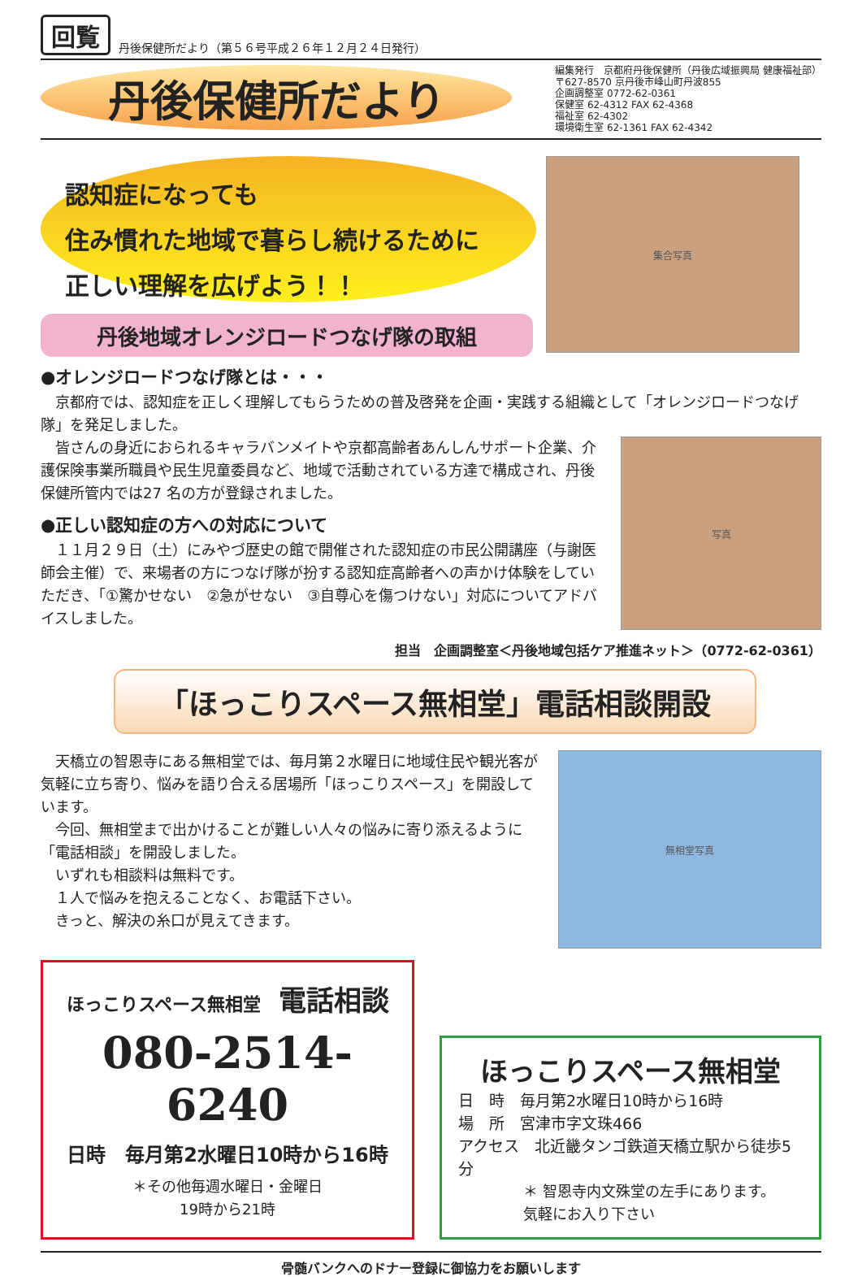回覧
丹後保健所だより（第５６号平成２６年１２月２４日発行）
丹後保健所だより
編集発行　京都府丹後保健所（丹後広域振興局 健康福祉部）
〒627-8570 京丹後市峰山町丹波855
企画調整室 0772-62-0361
保健室 62-4312 FAX 62-4368
福祉室 62-4302
環境衛生室 62-1361 FAX 62-4342
認知症になっても
住み慣れた地域で暮らし続けるために
正しい理解を広げよう！！
丹後地域オレンジロードつなげ隊の取組
集合写真
●オレンジロードつなげ隊とは・・・
　京都府では、認知症を正しく理解してもらうための普及啓発を企画・実践する組織として「オレンジロードつなげ隊」を発足しました。
　皆さんの身近におられるキャラバンメイトや京都高齢者あんしんサポート企業、介護保険事業所職員や民生児童委員など、地域で活動されている方達で構成され、丹後保健所管内では27 名の方が登録されました。
●正しい認知症の方への対応について
　１１月２９日（土）にみやづ歴史の館で開催された認知症の市民公開講座（与謝医師会主催）で、来場者の方につなげ隊が扮する認知症高齢者への声かけ体験をしていただき、「①驚かせない　②急がせない　③自尊心を傷つけない」対応についてアドバイスしました。
写真
担当　企画調整室＜丹後地域包括ケア推進ネット＞（0772-62-0361）
「ほっこりスペース無相堂」電話相談開設
　天橋立の智恩寺にある無相堂では、毎月第２水曜日に地域住民や観光客が気軽に立ち寄り、悩みを語り合える居場所「ほっこりスペース」を開設しています。
　今回、無相堂まで出かけることが難しい人々の悩みに寄り添えるように「電話相談」を開設しました。
　いずれも相談料は無料です。
　１人で悩みを抱えることなく、お電話下さい。
　きっと、解決の糸口が見えてきます。
無相堂写真
ほっこりスペース無相堂　電話相談
080-2514-6240
日時　毎月第2水曜日10時から16時
＊その他毎週水曜日・金曜日
19時から21時
ほっこりスペース無相堂
日　時　毎月第2水曜日10時から16時
場　所　宮津市字文珠466
アクセス　北近畿タンゴ鉄道天橋立駅から徒歩5分
＊ 智恩寺内文殊堂の左手にあります。
気軽にお入り下さい
骨髄バンクへのドナー登録に御協力をお願いします